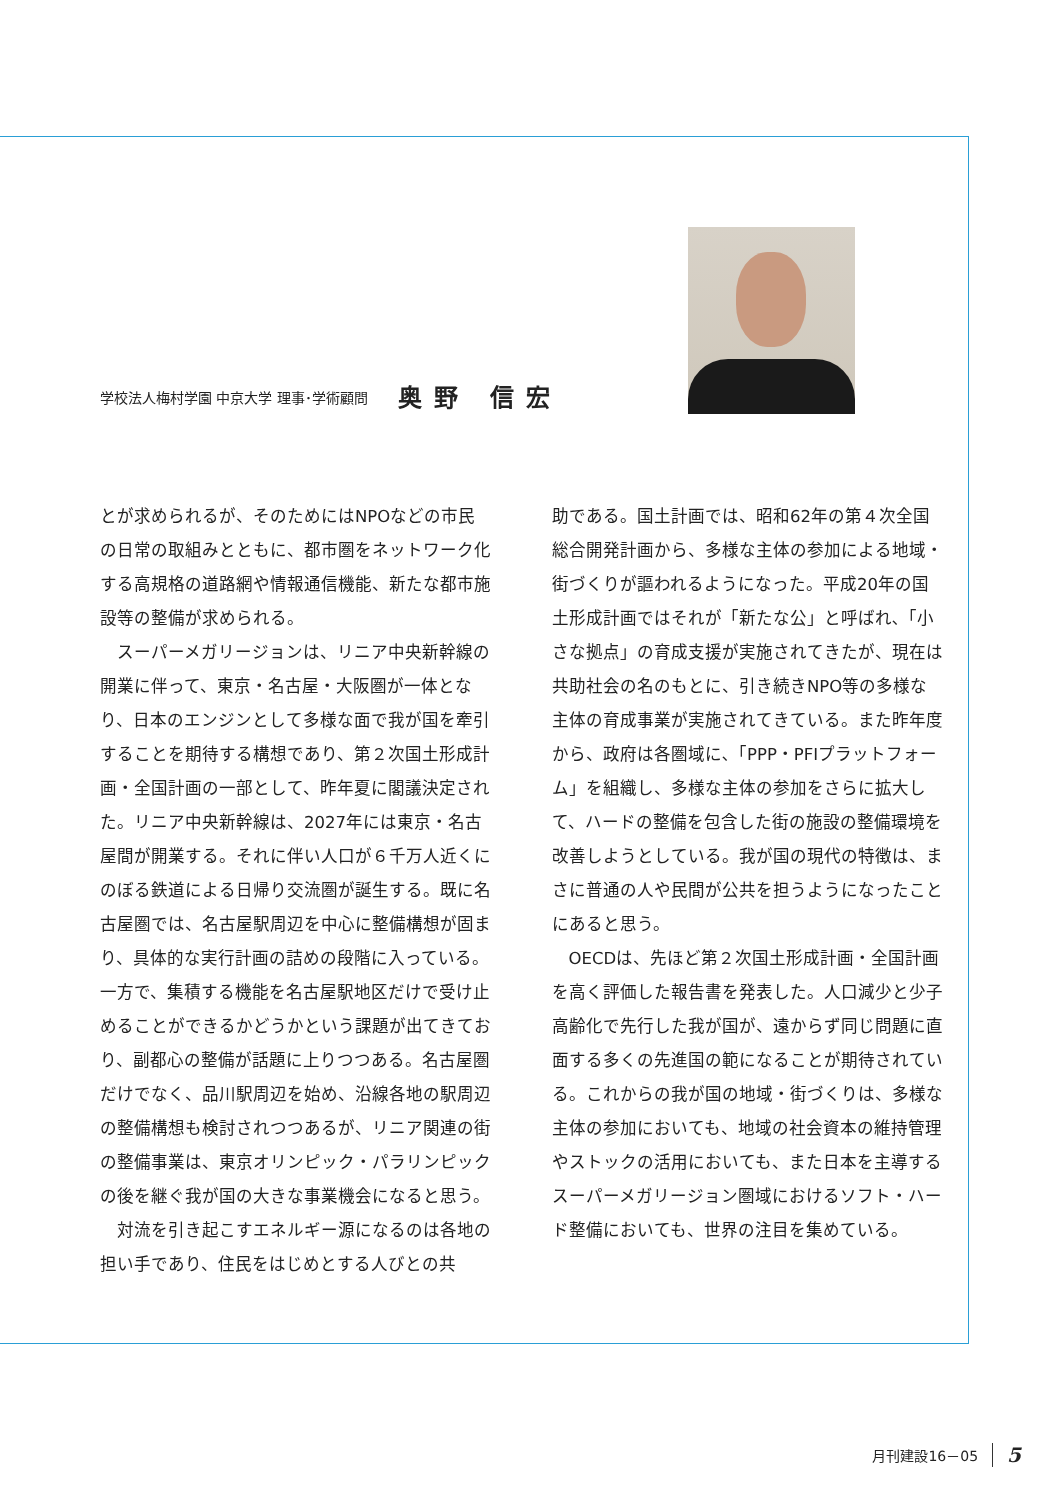学校法人梅村学園 中京大学 理事･学術顧問
奥野 信宏
とが求められるが、そのためにはNPOなどの市民の日常の取組みとともに、都市圏をネットワーク化する高規格の道路網や情報通信機能、新たな都市施設等の整備が求められる。
スーパーメガリージョンは、リニア中央新幹線の開業に伴って、東京・名古屋・大阪圏が一体となり、日本のエンジンとして多様な面で我が国を牽引することを期待する構想であり、第２次国土形成計画・全国計画の一部として、昨年夏に閣議決定された。リニア中央新幹線は、2027年には東京・名古屋間が開業する。それに伴い人口が６千万人近くにのぼる鉄道による日帰り交流圏が誕生する。既に名古屋圏では、名古屋駅周辺を中心に整備構想が固まり、具体的な実行計画の詰めの段階に入っている。一方で、集積する機能を名古屋駅地区だけで受け止めることができるかどうかという課題が出てきており、副都心の整備が話題に上りつつある。名古屋圏だけでなく、品川駅周辺を始め、沿線各地の駅周辺の整備構想も検討されつつあるが、リニア関連の街の整備事業は、東京オリンピック・パラリンピックの後を継ぐ我が国の大きな事業機会になると思う。
対流を引き起こすエネルギー源になるのは各地の担い手であり、住民をはじめとする人びとの共
助である。国土計画では、昭和62年の第４次全国総合開発計画から、多様な主体の参加による地域・街づくりが謳われるようになった。平成20年の国土形成計画ではそれが「新たな公」と呼ばれ､「小さな拠点」の育成支援が実施されてきたが、現在は共助社会の名のもとに、引き続きNPO等の多様な主体の育成事業が実施されてきている。また昨年度から、政府は各圏域に､「PPP・PFIプラットフォーム」を組織し、多様な主体の参加をさらに拡大して、ハードの整備を包含した街の施設の整備環境を改善しようとしている。我が国の現代の特徴は、まさに普通の人や民間が公共を担うようになったことにあると思う。
OECDは、先ほど第２次国土形成計画・全国計画を高く評価した報告書を発表した。人口減少と少子高齢化で先行した我が国が、遠からず同じ問題に直面する多くの先進国の範になることが期待されている。これからの我が国の地域・街づくりは、多様な主体の参加においても、地域の社会資本の維持管理やストックの活用においても、また日本を主導するスーパーメガリージョン圏域におけるソフト・ハード整備においても、世界の注目を集めている。
月刊建設16－05 5